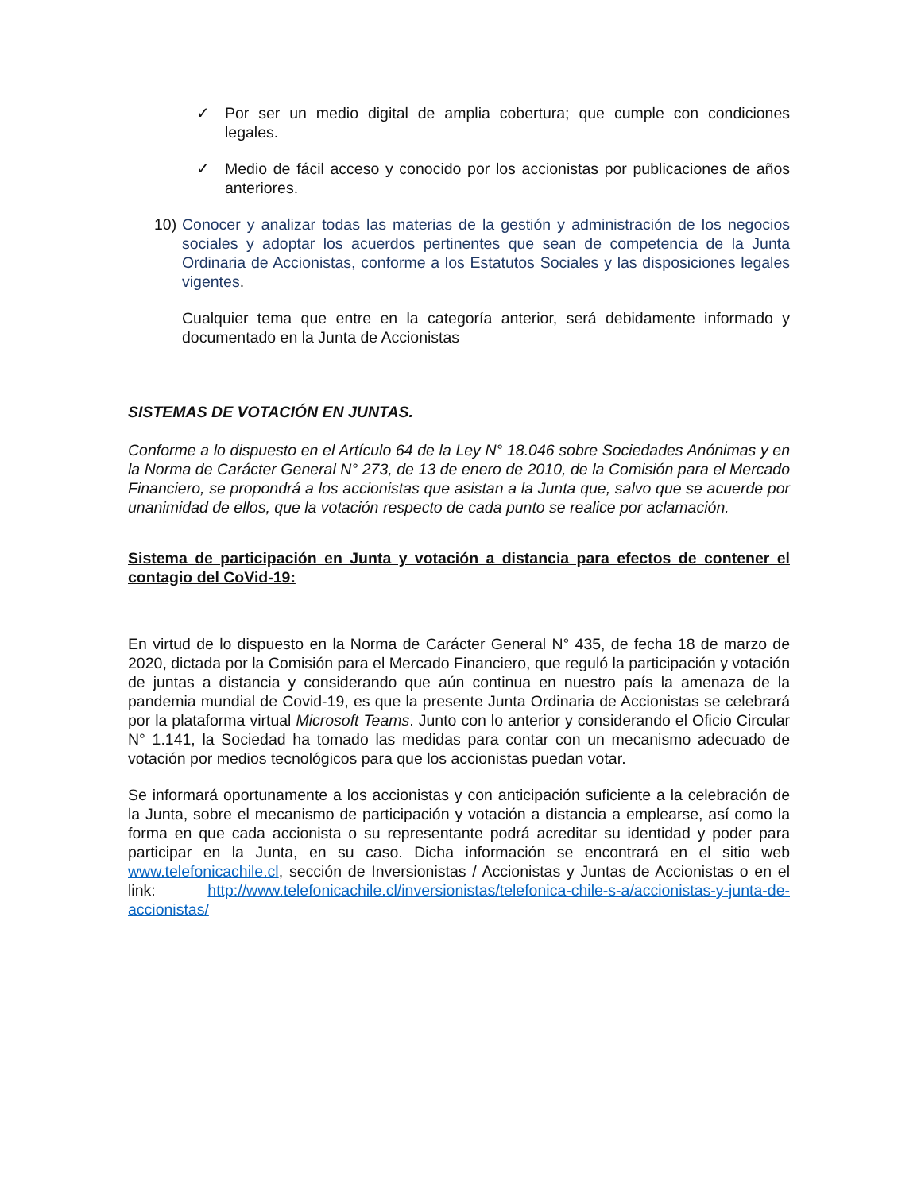✓ Por ser un medio digital de amplia cobertura; que cumple con condiciones legales.
✓ Medio de fácil acceso y conocido por los accionistas por publicaciones de años anteriores.
10) Conocer y analizar todas las materias de la gestión y administración de los negocios sociales y adoptar los acuerdos pertinentes que sean de competencia de la Junta Ordinaria de Accionistas, conforme a los Estatutos Sociales y las disposiciones legales vigentes.
Cualquier tema que entre en la categoría anterior, será debidamente informado y documentado en la Junta de Accionistas
SISTEMAS DE VOTACIÓN EN JUNTAS.
Conforme a lo dispuesto en el Artículo 64 de la Ley N° 18.046 sobre Sociedades Anónimas y en la Norma de Carácter General N° 273, de 13 de enero de 2010, de la Comisión para el Mercado Financiero, se propondrá a los accionistas que asistan a la Junta que, salvo que se acuerde por unanimidad de ellos, que la votación respecto de cada punto se realice por aclamación.
Sistema de participación en Junta y votación a distancia para efectos de contener el contagio del CoVid-19:
En virtud de lo dispuesto en la Norma de Carácter General N° 435, de fecha 18 de marzo de 2020, dictada por la Comisión para el Mercado Financiero, que reguló la participación y votación de juntas a distancia y considerando que aún continua en nuestro país la amenaza de la pandemia mundial de Covid-19, es que la presente Junta Ordinaria de Accionistas se celebrará por la plataforma virtual Microsoft Teams. Junto con lo anterior y considerando el Oficio Circular N° 1.141, la Sociedad ha tomado las medidas para contar con un mecanismo adecuado de votación por medios tecnológicos para que los accionistas puedan votar.
Se informará oportunamente a los accionistas y con anticipación suficiente a la celebración de la Junta, sobre el mecanismo de participación y votación a distancia a emplearse, así como la forma en que cada accionista o su representante podrá acreditar su identidad y poder para participar en la Junta, en su caso. Dicha información se encontrará en el sitio web www.telefonicachile.cl, sección de Inversionistas / Accionistas y Juntas de Accionistas o en el link: http://www.telefonicachile.cl/inversionistas/telefonica-chile-s-a/accionistas-y-junta-de-accionistas/